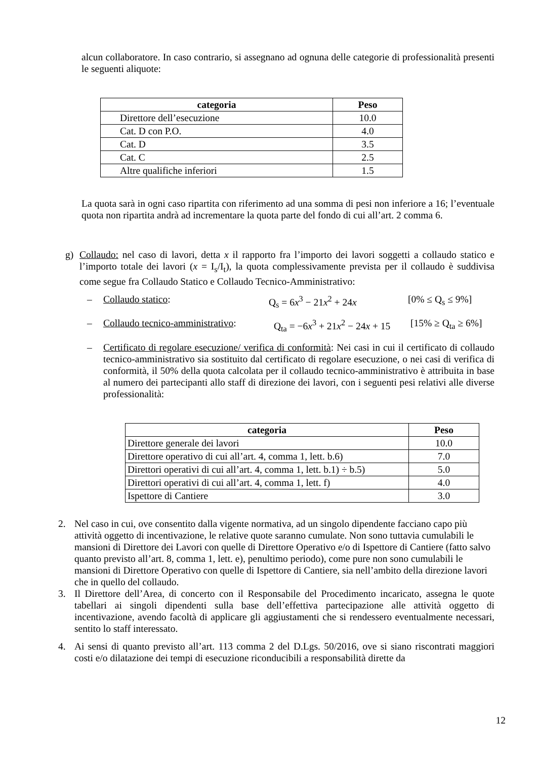alcun collaboratore. In caso contrario, si assegnano ad ognuna delle categorie di professionalità presenti le seguenti aliquote:
| categoria | Peso |
| --- | --- |
| Direttore dell’esecuzione | 10.0 |
| Cat. D con P.O. | 4.0 |
| Cat. D | 3.5 |
| Cat. C | 2.5 |
| Altre qualifiche inferiori | 1.5 |
La quota sarà in ogni caso ripartita con riferimento ad una somma di pesi non inferiore a 16; l’eventuale quota non ripartita andrà ad incrementare la quota parte del fondo di cui all’art. 2 comma 6.
g) Collaudo: nel caso di lavori, detta x il rapporto fra l’importo dei lavori soggetti a collaudo statico e l’importo totale dei lavori (x = I<sub>s</sub>/I<sub>t</sub>), la quota complessivamente prevista per il collaudo è suddivisa come segue fra Collaudo Statico e Collaudo Tecnico-Amministrativo:
– Collaudo statico: Q<sub>s</sub> = 6x<sup>3</sup> − 21x<sup>2</sup> + 24x [0% ≤ Q<sub>s</sub> ≤ 9%]
– Collaudo tecnico-amministrativo: Q<sub>ta</sub> = −6x<sup>3</sup> + 21x<sup>2</sup> − 24x + 15 [15% ≥ Q<sub>ta</sub> ≥ 6%]
– Certificato di regolare esecuzione/ verifica di conformità: Nei casi in cui il certificato di collaudo tecnico-amministrativo sia sostituito dal certificato di regolare esecuzione, o nei casi di verifica di conformità, il 50% della quota calcolata per il collaudo tecnico-amministrativo è attribuita in base al numero dei partecipanti allo staff di direzione dei lavori, con i seguenti pesi relativi alle diverse professionalità:
| categoria | Peso |
| --- | --- |
| Direttore generale dei lavori | 10.0 |
| Direttore operativo di cui all’art. 4, comma 1, lett. b.6) | 7.0 |
| Direttori operativi di cui all’art. 4, comma 1, lett. b.1) ÷ b.5) | 5.0 |
| Direttori operativi di cui all’art. 4, comma 1, lett. f) | 4.0 |
| Ispettore di Cantiere | 3.0 |
2. Nel caso in cui, ove consentito dalla vigente normativa, ad un singolo dipendente facciano capo più attività oggetto di incentivazione, le relative quote saranno cumulate. Non sono tuttavia cumulabili le mansioni di Direttore dei Lavori con quelle di Direttore Operativo e/o di Ispettore di Cantiere (fatto salvo quanto previsto all’art. 8, comma 1, lett. e), penultimo periodo), come pure non sono cumulabili le mansioni di Direttore Operativo con quelle di Ispettore di Cantiere, sia nell’ambito della direzione lavori che in quello del collaudo.
3. Il Direttore dell’Area, di concerto con il Responsabile del Procedimento incaricato, assegna le quote tabellari ai singoli dipendenti sulla base dell’effettiva partecipazione alle attività oggetto di incentivazione, avendo facoltà di applicare gli aggiustamenti che si rendessero eventualmente necessari, sentito lo staff interessato.
4. Ai sensi di quanto previsto all’art. 113 comma 2 del D.Lgs. 50/2016, ove si siano riscontrati maggiori costi e/o dilatazione dei tempi di esecuzione riconducibili a responsabilità dirette da
12